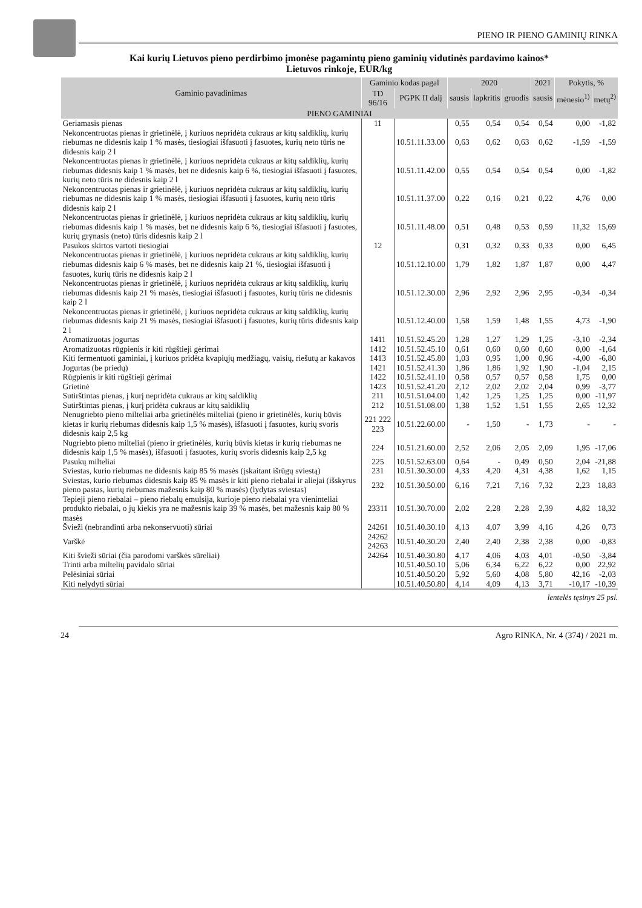PIENO IR PIENO GAMINIŲ RINKA
Kai kurių Lietuvos pieno perdirbimo įmonėse pagamintų pieno gaminių vidutinės pardavimo kainos*
Lietuvos rinkoje, EUR/kg
| Gaminio pavadinimas | Gaminio kodas pagal | | 2020 | | | 2021 | Pokytis, % | |
| --- | --- | --- | --- | --- | --- | --- | --- | --- |
| | TD 96/16 | PGPK II dalį | sausis | lapkritis | gruodis | sausis | mėnesio<sup>1)</sup> | metų<sup>2)</sup> |
| PIENO GAMINIAI | | | | | | | | |
| Geriamasis pienas | 11 | | 0,55 | 0,54 | 0,54 | 0,54 | 0,00 | -1,82 |
| Nekoncentruotas pienas ir grietinėlė, į kuriuos nepridėta cukraus ar kitų saldiklių, kurių riebumas ne didesnis kaip 1 % masės, tiesiogiai išfasuoti į fasuotes, kurių neto tūris ne didesnis kaip 2 l | | 10.51.11.33.00 | 0,63 | 0,62 | 0,63 | 0,62 | -1,59 | -1,59 |
| Nekoncentruotas pienas ir grietinėlė, į kuriuos nepridėta cukraus ar kitų saldiklių, kurių riebumas didesnis kaip 1 % masės, bet ne didesnis kaip 6 %, tiesiogiai išfasuoti į fasuotes, kurių neto tūris ne didesnis kaip 2 l | | 10.51.11.42.00 | 0,55 | 0,54 | 0,54 | 0,54 | 0,00 | -1,82 |
| Nekoncentruotas pienas ir grietinėlė, į kuriuos nepridėta cukraus ar kitų saldiklių, kurių riebumas ne didesnis kaip 1 % masės, tiesiogiai išfasuoti į fasuotes, kurių neto tūris didesnis kaip 2 l | | 10.51.11.37.00 | 0,22 | 0,16 | 0,21 | 0,22 | 4,76 | 0,00 |
| Nekoncentruotas pienas ir grietinėlė, į kuriuos nepridėta cukraus ar kitų saldiklių, kurių riebumas didesnis kaip 1 % masės, bet ne didesnis kaip 6 %, tiesiogiai išfasuoti į fasuotes, kurių grynasis (neto) tūris didesnis kaip 2 l | | 10.51.11.48.00 | 0,51 | 0,48 | 0,53 | 0,59 | 11,32 | 15,69 |
| Pasukos skirtos vartoti tiesiogiai | 12 | | 0,31 | 0,32 | 0,33 | 0,33 | 0,00 | 6,45 |
| Nekoncentruotas pienas ir grietinėlė, į kuriuos nepridėta cukraus ar kitų saldiklių, kurių riebumas didesnis kaip 6 % masės, bet ne didesnis kaip 21 %, tiesiogiai išfasuoti į fasuotes, kurių tūris ne didesnis kaip 2 l | | 10.51.12.10.00 | 1,79 | 1,82 | 1,87 | 1,87 | 0,00 | 4,47 |
| Nekoncentruotas pienas ir grietinėlė, į kuriuos nepridėta cukraus ar kitų saldiklių, kurių riebumas didesnis kaip 21 % masės, tiesiogiai išfasuoti į fasuotes, kurių tūris ne didesnis kaip 2 l | | 10.51.12.30.00 | 2,96 | 2,92 | 2,96 | 2,95 | -0,34 | -0,34 |
| Nekoncentruotas pienas ir grietinėlė, į kuriuos nepridėta cukraus ar kitų saldiklių, kurių riebumas didesnis kaip 21 % masės, tiesiogiai išfasuoti į fasuotes, kurių tūris didesnis kaip 2 l | | 10.51.12.40.00 | 1,58 | 1,59 | 1,48 | 1,55 | 4,73 | -1,90 |
| Aromatizuotas jogurtas | 1411 | 10.51.52.45.20 | 1,28 | 1,27 | 1,29 | 1,25 | -3,10 | -2,34 |
| Aromatizuotas rūgpienis ir kiti rūgštieji gėrimai | 1412 | 10.51.52.45.10 | 0,61 | 0,60 | 0,60 | 0,60 | 0,00 | -1,64 |
| Kiti fermentuoti gaminiai, į kuriuos pridėta kvapiųjų medžiagų, vaisių, riešutų ar kakavos | 1413 | 10.51.52.45.80 | 1,03 | 0,95 | 1,00 | 0,96 | -4,00 | -6,80 |
| Jogurtas (be priedų) | 1421 | 10.51.52.41.30 | 1,86 | 1,86 | 1,92 | 1,90 | -1,04 | 2,15 |
| Rūgpienis ir kiti rūgštieji gėrimai | 1422 | 10.51.52.41.10 | 0,58 | 0,57 | 0,57 | 0,58 | 1,75 | 0,00 |
| Grietinė | 1423 | 10.51.52.41.20 | 2,12 | 2,02 | 2,02 | 2,04 | 0,99 | -3,77 |
| Sutirštintas pienas, į kurį nepridėta cukraus ar kitų saldiklių | 211 | 10.51.51.04.00 | 1,42 | 1,25 | 1,25 | 1,25 | 0,00 | -11,97 |
| Sutirštintas pienas, į kurį pridėta cukraus ar kitų saldiklių | 212 | 10.51.51.08.00 | 1,38 | 1,52 | 1,51 | 1,55 | 2,65 | 12,32 |
| Nenugriebto pieno milteliai arba grietinėlės milteliai (pieno ir grietinėlės, kurių būvis kietas ir kurių riebumas didesnis kaip 1,5 % masės), išfasuoti į fasuotes, kurių svoris didesnis kaip 2,5 kg | 221 222 223 | 10.51.22.60.00 | - | 1,50 | - | 1,73 | - | - |
| Nugriebto pieno milteliai (pieno ir grietinėlės, kurių būvis kietas ir kurių riebumas ne didesnis kaip 1,5 % masės), išfasuoti į fasuotes, kurių svoris didesnis kaip 2,5 kg | 224 | 10.51.21.60.00 | 2,52 | 2,06 | 2,05 | 2,09 | 1,95 | -17,06 |
| Pasukų milteliai | 225 | 10.51.52.63.00 | 0,64 | - | 0,49 | 0,50 | 2,04 | -21,88 |
| Sviestas, kurio riebumas ne didesnis kaip 85 % masės (įskaitant išrūgų sviestą) | 231 | 10.51.30.30.00 | 4,33 | 4,20 | 4,31 | 4,38 | 1,62 | 1,15 |
| Sviestas, kurio riebumas didesnis kaip 85 % masės ir kiti pieno riebalai ir aliejai (išskyrus pieno pastas, kurių riebumas mažesnis kaip 80 % masės) (lydytas sviestas) | 232 | 10.51.30.50.00 | 6,16 | 7,21 | 7,16 | 7,32 | 2,23 | 18,83 |
| Tepieji pieno riebalai – pieno riebalų emulsija, kurioje pieno riebalai yra vieninteliai produkto riebalai, o jų kiekis yra ne mažesnis kaip 39 % masės, bet mažesnis kaip 80 % masės | 23311 | 10.51.30.70.00 | 2,02 | 2,28 | 2,28 | 2,39 | 4,82 | 18,32 |
| Švieži (nebrandinti arba nekonservuoti) sūriai | 24261 | 10.51.40.30.10 | 4,13 | 4,07 | 3,99 | 4,16 | 4,26 | 0,73 |
| Varškė | 24262 24263 | 10.51.40.30.20 | 2,40 | 2,40 | 2,38 | 2,38 | 0,00 | -0,83 |
| Kiti švieži sūriai (čia parodomi varškės sūreliai) | 24264 | 10.51.40.30.80 | 4,17 | 4,06 | 4,03 | 4,01 | -0,50 | -3,84 |
| Trinti arba miltelių pavidalo sūriai | | 10.51.40.50.10 | 5,06 | 6,34 | 6,22 | 6,22 | 0,00 | 22,92 |
| Pelėsiniai sūriai | | 10.51.40.50.20 | 5,92 | 5,60 | 4,08 | 5,80 | 42,16 | -2,03 |
| Kiti nelydyti sūriai | | 10.51.40.50.80 | 4,14 | 4,09 | 4,13 | 3,71 | -10,17 | -10,39 |
lentelės tęsinys 25 psl.
24 Agro RINKA, Nr. 4 (374) / 2021 m.